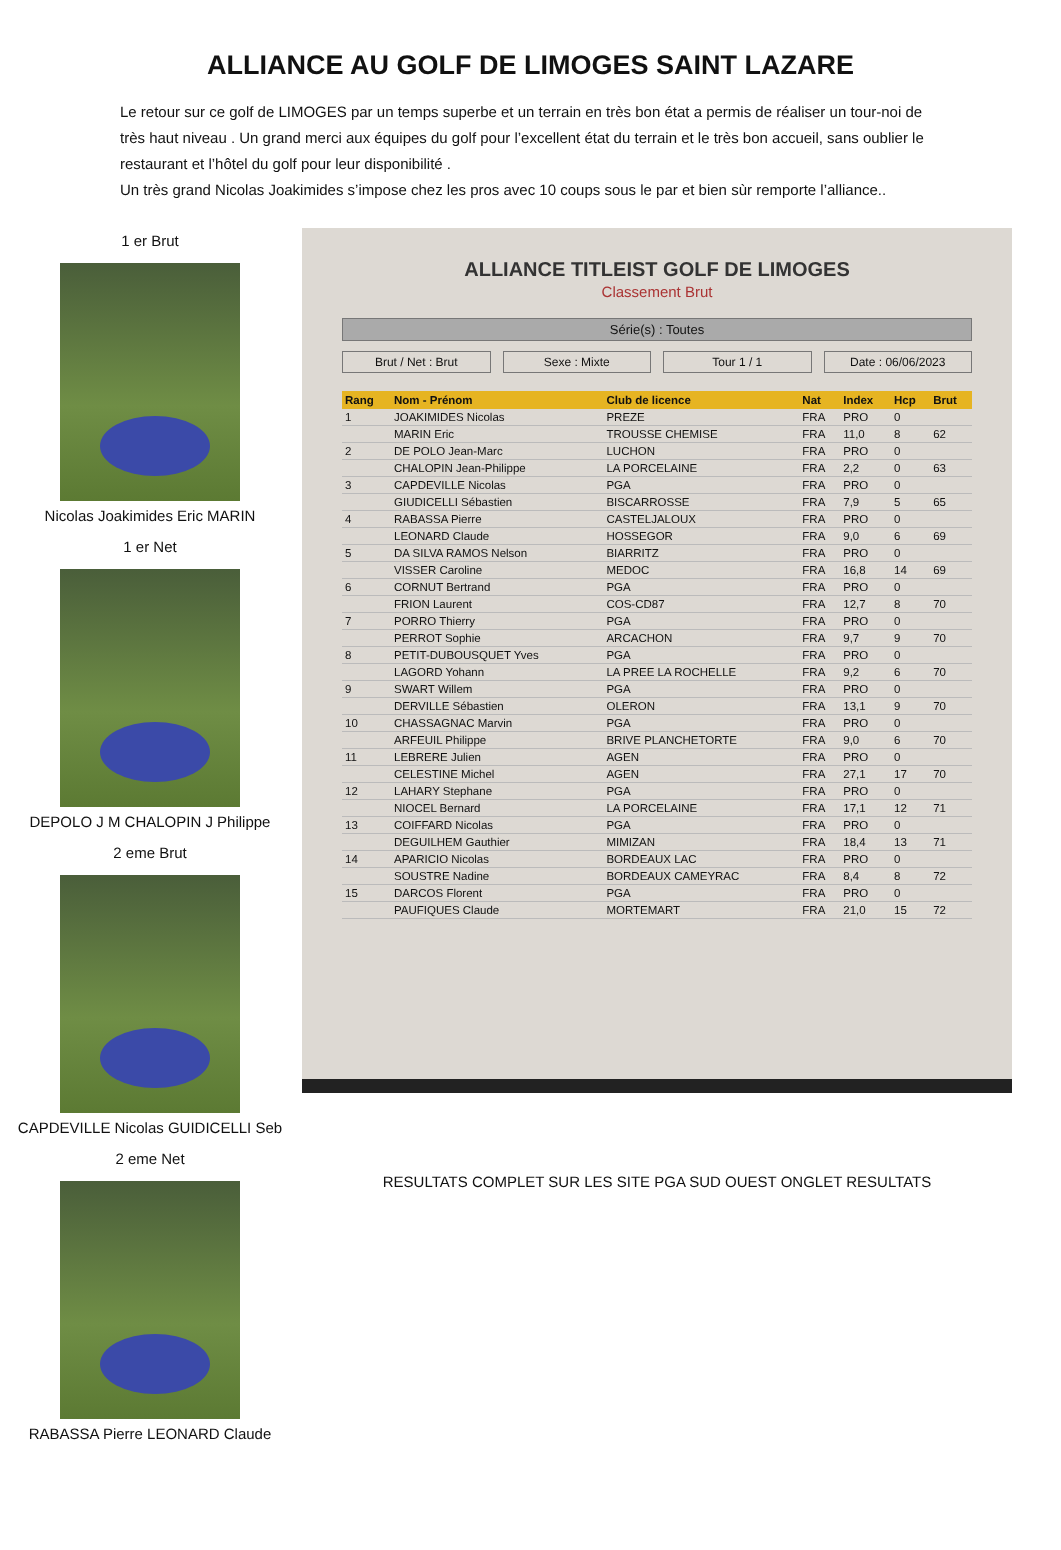ALLIANCE AU GOLF DE LIMOGES SAINT LAZARE
Le retour sur ce golf de LIMOGES par un temps superbe et un terrain en très bon état a permis de réaliser un tour-noi de très haut niveau . Un grand merci aux équipes du golf pour l’excellent état du terrain et le très bon accueil, sans oublier le restaurant et l’hôtel du golf pour leur disponibilité .
Un très grand Nicolas Joakimides s’impose chez les pros avec 10 coups sous le par et bien sùr remporte l’alliance..
1 er Brut
Nicolas Joakimides Eric MARIN
1 er Net
DEPOLO J M CHALOPIN J Philippe
2 eme Brut
CAPDEVILLE Nicolas GUIDICELLI Seb
2 eme Net
RABASSA Pierre LEONARD Claude
ALLIANCE TITLEIST GOLF DE LIMOGES
Classement Brut
Série(s) : Toutes
Brut / Net : Brut Sexe : Mixte Tour 1 / 1 Date : 06/06/2023
| Rang | Nom - Prénom | Club de licence | Nat | Index | Hcp | Brut |
| --- | --- | --- | --- | --- | --- | --- |
| 1 | JOAKIMIDES Nicolas | PREZE | FRA | PRO | 0 | |
| | MARIN Eric | TROUSSE CHEMISE | FRA | 11,0 | 8 | 62 |
| 2 | DE POLO Jean-Marc | LUCHON | FRA | PRO | 0 | |
| | CHALOPIN Jean-Philippe | LA PORCELAINE | FRA | 2,2 | 0 | 63 |
| 3 | CAPDEVILLE Nicolas | PGA | FRA | PRO | 0 | |
| | GIUDICELLI Sébastien | BISCARROSSE | FRA | 7,9 | 5 | 65 |
| 4 | RABASSA Pierre | CASTELJALOUX | FRA | PRO | 0 | |
| | LEONARD Claude | HOSSEGOR | FRA | 9,0 | 6 | 69 |
| 5 | DA SILVA RAMOS Nelson | BIARRITZ | FRA | PRO | 0 | |
| | VISSER Caroline | MEDOC | FRA | 16,8 | 14 | 69 |
| 6 | CORNUT Bertrand | PGA | FRA | PRO | 0 | |
| | FRION Laurent | COS-CD87 | FRA | 12,7 | 8 | 70 |
| 7 | PORRO Thierry | PGA | FRA | PRO | 0 | |
| | PERROT Sophie | ARCACHON | FRA | 9,7 | 9 | 70 |
| 8 | PETIT-DUBOUSQUET Yves | PGA | FRA | PRO | 0 | |
| | LAGORD Yohann | LA PREE LA ROCHELLE | FRA | 9,2 | 6 | 70 |
| 9 | SWART Willem | PGA | FRA | PRO | 0 | |
| | DERVILLE Sébastien | OLERON | FRA | 13,1 | 9 | 70 |
| 10 | CHASSAGNAC Marvin | PGA | FRA | PRO | 0 | |
| | ARFEUIL Philippe | BRIVE PLANCHETORTE | FRA | 9,0 | 6 | 70 |
| 11 | LEBRERE Julien | AGEN | FRA | PRO | 0 | |
| | CELESTINE Michel | AGEN | FRA | 27,1 | 17 | 70 |
| 12 | LAHARY Stephane | PGA | FRA | PRO | 0 | |
| | NIOCEL Bernard | LA PORCELAINE | FRA | 17,1 | 12 | 71 |
| 13 | COIFFARD Nicolas | PGA | FRA | PRO | 0 | |
| | DEGUILHEM Gauthier | MIMIZAN | FRA | 18,4 | 13 | 71 |
| 14 | APARICIO Nicolas | BORDEAUX LAC | FRA | PRO | 0 | |
| | SOUSTRE Nadine | BORDEAUX CAMEYRAC | FRA | 8,4 | 8 | 72 |
| 15 | DARCOS Florent | PGA | FRA | PRO | 0 | |
| | PAUFIQUES Claude | MORTEMART | FRA | 21,0 | 15 | 72 |
RESULTATS COMPLET SUR LES SITE PGA SUD OUEST ONGLET RESULTATS